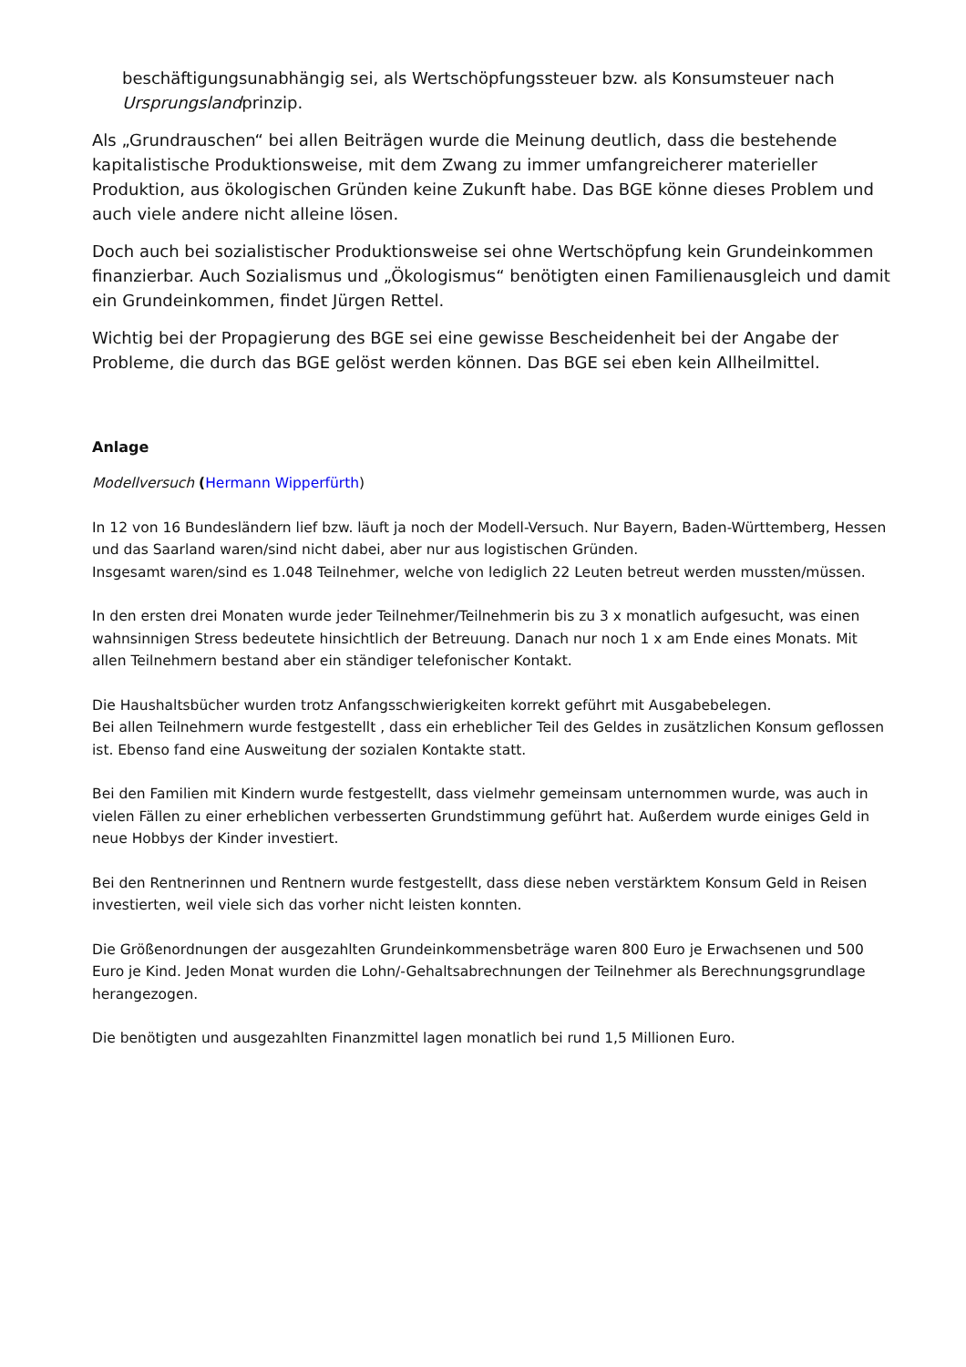beschäftigungsunabhängig sei, als Wertschöpfungssteuer bzw. als Konsumsteuer nach Ursprungslandprinzip.
Als „Grundrauschen“ bei allen Beiträgen wurde die Meinung deutlich, dass die bestehende kapitalistische Produktionsweise, mit dem Zwang zu immer umfangreicherer materieller Produktion, aus ökologischen Gründen keine Zukunft habe. Das BGE könne dieses Problem und auch viele andere nicht alleine lösen.
Doch auch bei sozialistischer Produktionsweise sei ohne Wertschöpfung kein Grundeinkommen finanzierbar. Auch Sozialismus und „Ökologismus“ benötigten einen Familienausgleich und damit ein Grundeinkommen, findet Jürgen Rettel.
Wichtig bei der Propagierung des BGE sei eine gewisse Bescheidenheit bei der Angabe der Probleme, die durch das BGE gelöst werden können. Das BGE sei eben kein Allheilmittel.
Anlage
Modellversuch (Hermann Wipperfürth)
In 12 von 16 Bundesländern lief bzw. läuft ja noch der Modell-Versuch. Nur Bayern, Baden-Württemberg, Hessen und das Saarland waren/sind nicht dabei, aber nur aus logistischen Gründen.
Insgesamt waren/sind es 1.048 Teilnehmer, welche von lediglich 22 Leuten betreut werden mussten/müssen.
In den ersten drei Monaten wurde jeder Teilnehmer/Teilnehmerin bis zu 3 x monatlich aufgesucht, was einen wahnsinnigen Stress bedeutete hinsichtlich der Betreuung. Danach nur noch 1 x am Ende eines Monats. Mit allen Teilnehmern bestand aber ein ständiger telefonischer Kontakt.
Die Haushaltsbücher wurden trotz Anfangsschwierigkeiten korrekt geführt mit Ausgabebelegen.
Bei allen Teilnehmern wurde festgestellt , dass ein erheblicher Teil des Geldes in zusätzlichen Konsum geflossen ist. Ebenso fand eine Ausweitung der sozialen Kontakte statt.
Bei den Familien mit Kindern wurde festgestellt, dass vielmehr gemeinsam unternommen wurde, was auch in vielen Fällen zu einer erheblichen verbesserten Grundstimmung geführt hat. Außerdem wurde einiges Geld in neue Hobbys der Kinder investiert.
Bei den Rentnerinnen und Rentnern wurde festgestellt, dass diese neben verstärktem Konsum Geld in Reisen investierten, weil viele sich das vorher nicht leisten konnten.
Die Größenordnungen der ausgezahlten Grundeinkommensbeträge waren 800 Euro je Erwachsenen und 500 Euro je Kind. Jeden Monat wurden die Lohn/-Gehaltsabrechnungen der Teilnehmer als Berechnungsgrundlage herangezogen.
Die benötigten und ausgezahlten Finanzmittel lagen monatlich bei rund 1,5 Millionen Euro.